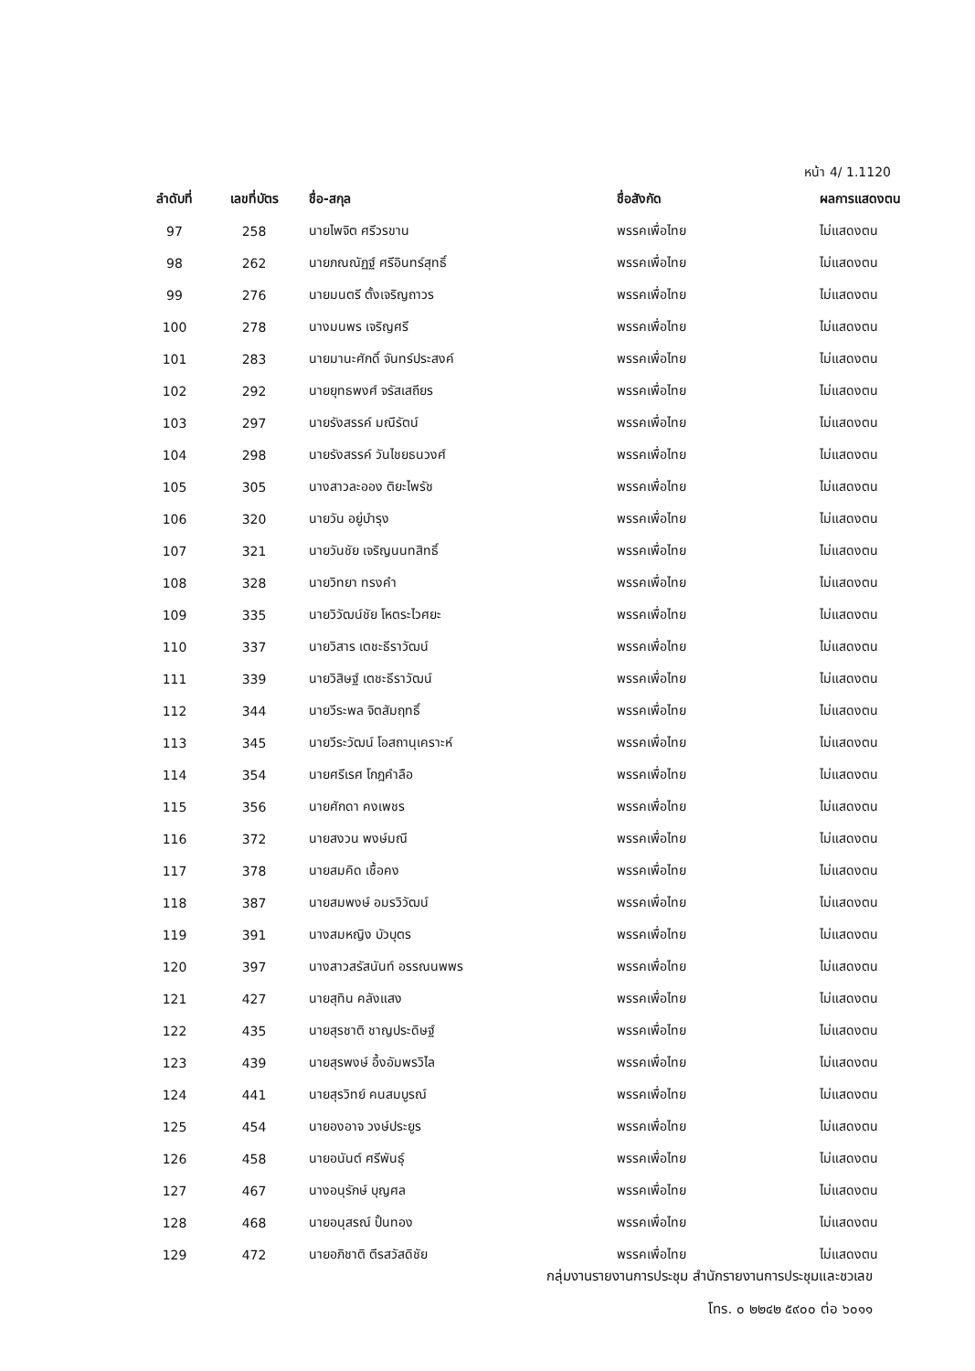หน้า 4/ 1.1120
| ลำดับที่ | เลขที่บัตร | ชื่อ-สกุล | ชื่อสังกัด | ผลการแสดงตน |
| --- | --- | --- | --- | --- |
| 97 | 258 | นายไพจิต ศรีวรขาน | พรรคเพื่อไทย | ไม่แสดงตน |
| 98 | 262 | นายภณณัฏฐ์ ศรีอินทร์สุทธิ์ | พรรคเพื่อไทย | ไม่แสดงตน |
| 99 | 276 | นายมนตรี ตั้งเจริญถาวร | พรรคเพื่อไทย | ไม่แสดงตน |
| 100 | 278 | นางมนพร เจริญศรี | พรรคเพื่อไทย | ไม่แสดงตน |
| 101 | 283 | นายมานะศักดิ์ จันทร์ประสงค์ | พรรคเพื่อไทย | ไม่แสดงตน |
| 102 | 292 | นายยุทธพงศ์ จรัสเสถียร | พรรคเพื่อไทย | ไม่แสดงตน |
| 103 | 297 | นายรังสรรค์ มณีรัตน์ | พรรคเพื่อไทย | ไม่แสดงตน |
| 104 | 298 | นายรังสรรค์ วันไชยธนวงศ์ | พรรคเพื่อไทย | ไม่แสดงตน |
| 105 | 305 | นางสาวละออง ติยะไพรัช | พรรคเพื่อไทย | ไม่แสดงตน |
| 106 | 320 | นายวัน อยู่บำรุง | พรรคเพื่อไทย | ไม่แสดงตน |
| 107 | 321 | นายวันชัย เจริญนนทสิทธิ์ | พรรคเพื่อไทย | ไม่แสดงตน |
| 108 | 328 | นายวิทยา ทรงคำ | พรรคเพื่อไทย | ไม่แสดงตน |
| 109 | 335 | นายวิวัฒน์ชัย โหตระไวศยะ | พรรคเพื่อไทย | ไม่แสดงตน |
| 110 | 337 | นายวิสาร เตชะธีราวัฒน์ | พรรคเพื่อไทย | ไม่แสดงตน |
| 111 | 339 | นายวิสิษฐ์ เตชะธีราวัฒน์ | พรรคเพื่อไทย | ไม่แสดงตน |
| 112 | 344 | นายวีระพล จิตสัมฤทธิ์ | พรรคเพื่อไทย | ไม่แสดงตน |
| 113 | 345 | นายวีระวัฒน์ โอสถานุเคราะห์ | พรรคเพื่อไทย | ไม่แสดงตน |
| 114 | 354 | นายศรีเรศ โกฎคำลือ | พรรคเพื่อไทย | ไม่แสดงตน |
| 115 | 356 | นายศักดา คงเพชร | พรรคเพื่อไทย | ไม่แสดงตน |
| 116 | 372 | นายสงวน พงษ์มณี | พรรคเพื่อไทย | ไม่แสดงตน |
| 117 | 378 | นายสมคิด เชื้อคง | พรรคเพื่อไทย | ไม่แสดงตน |
| 118 | 387 | นายสมพงษ์ อมรวิวัฒน์ | พรรคเพื่อไทย | ไม่แสดงตน |
| 119 | 391 | นางสมหญิง บัวบุตร | พรรคเพื่อไทย | ไม่แสดงตน |
| 120 | 397 | นางสาวสรัสนันท์ อรรณนพพร | พรรคเพื่อไทย | ไม่แสดงตน |
| 121 | 427 | นายสุทิน คลังแสง | พรรคเพื่อไทย | ไม่แสดงตน |
| 122 | 435 | นายสุรชาติ ชาญประดิษฐ์ | พรรคเพื่อไทย | ไม่แสดงตน |
| 123 | 439 | นายสุรพงษ์ อึ้งอัมพรวิไล | พรรคเพื่อไทย | ไม่แสดงตน |
| 124 | 441 | นายสุรวิทย์ คนสมบูรณ์ | พรรคเพื่อไทย | ไม่แสดงตน |
| 125 | 454 | นายองอาจ วงษ์ประยูร | พรรคเพื่อไทย | ไม่แสดงตน |
| 126 | 458 | นายอนันต์ ศรีพันธุ์ | พรรคเพื่อไทย | ไม่แสดงตน |
| 127 | 467 | นางอนุรักษ์ บุญศล | พรรคเพื่อไทย | ไม่แสดงตน |
| 128 | 468 | นายอนุสรณ์ ปั้นทอง | พรรคเพื่อไทย | ไม่แสดงตน |
| 129 | 472 | นายอภิชาติ ตีรสวัสดิชัย | พรรคเพื่อไทย | ไม่แสดงตน |
กลุ่มงานรายงานการประชุม สำนักรายงานการประชุมและชวเลข
โทร. ๐ ๒๒๔๒ ๕๙๐๐ ต่อ ๖๐๑๑